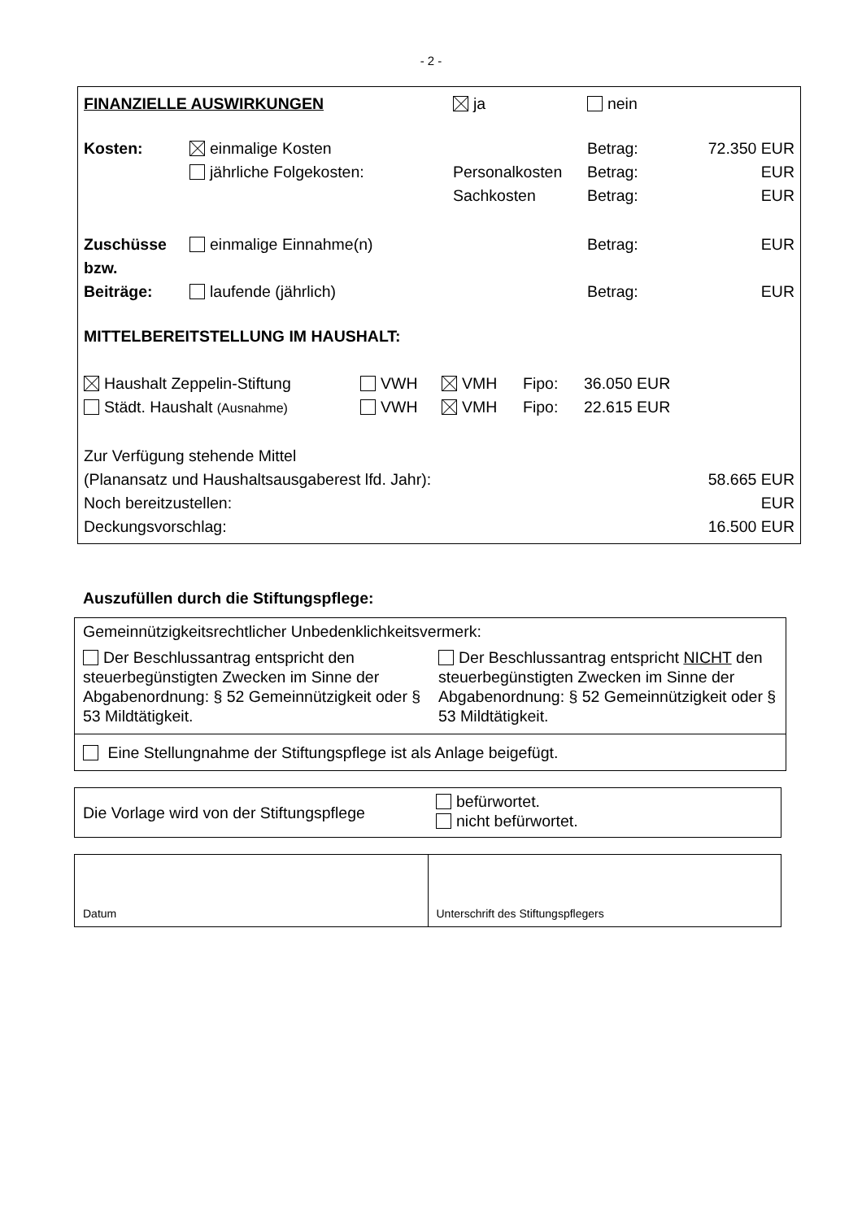- 2 -
| FINANZIELLE AUSWIRKUNGEN | | ja | | nein | |
| Kosten: | einmalige Kosten | | | Betrag: | 72.350 EUR |
| | jährliche Folgekosten: | | Personalkosten | Betrag: | EUR |
| | | | Sachkosten | Betrag: | EUR |
| Zuschüsse bzw. | einmalige Einnahme(n) | | | Betrag: | EUR |
| Beiträge: | laufende (jährlich) | | | Betrag: | EUR |
| MITTELBEREITSTELLUNG IM HAUSHALT: | | | | | |
| Haushalt Zeppelin-Stiftung | VWH | VMH | Fipo: | 36.050 EUR |
| Städt. Haushalt (Ausnahme) | VWH | VMH | Fipo: | 22.615 EUR |
| Zur Verfügung stehende Mittel | |
| (Planansatz und Haushaltsausgaberest lfd. Jahr): | 58.665 EUR |
| Noch bereitzustellen: | EUR |
| Deckungsvorschlag: | 16.500 EUR |
Auszufüllen durch die Stiftungspflege:
| Gemeinnützigkeitsrechtlicher Unbedenklichkeitsvermerk: | |
| Der Beschlussantrag entspricht den steuerbegünstigten Zwecken im Sinne der Abgabenordnung: § 52 Gemeinnützigkeit oder § 53 Mildtätigkeit. | Der Beschlussantrag entspricht NICHT den steuerbegünstigten Zwecken im Sinne der Abgabenordnung: § 52 Gemeinnützigkeit oder § 53 Mildtätigkeit. |
| Eine Stellungnahme der Stiftungspflege ist als Anlage beigefügt. | |
| Die Vorlage wird von der Stiftungspflege | befürwortet. nicht befürwortet. |
| Datum | Unterschrift des Stiftungspflegers |